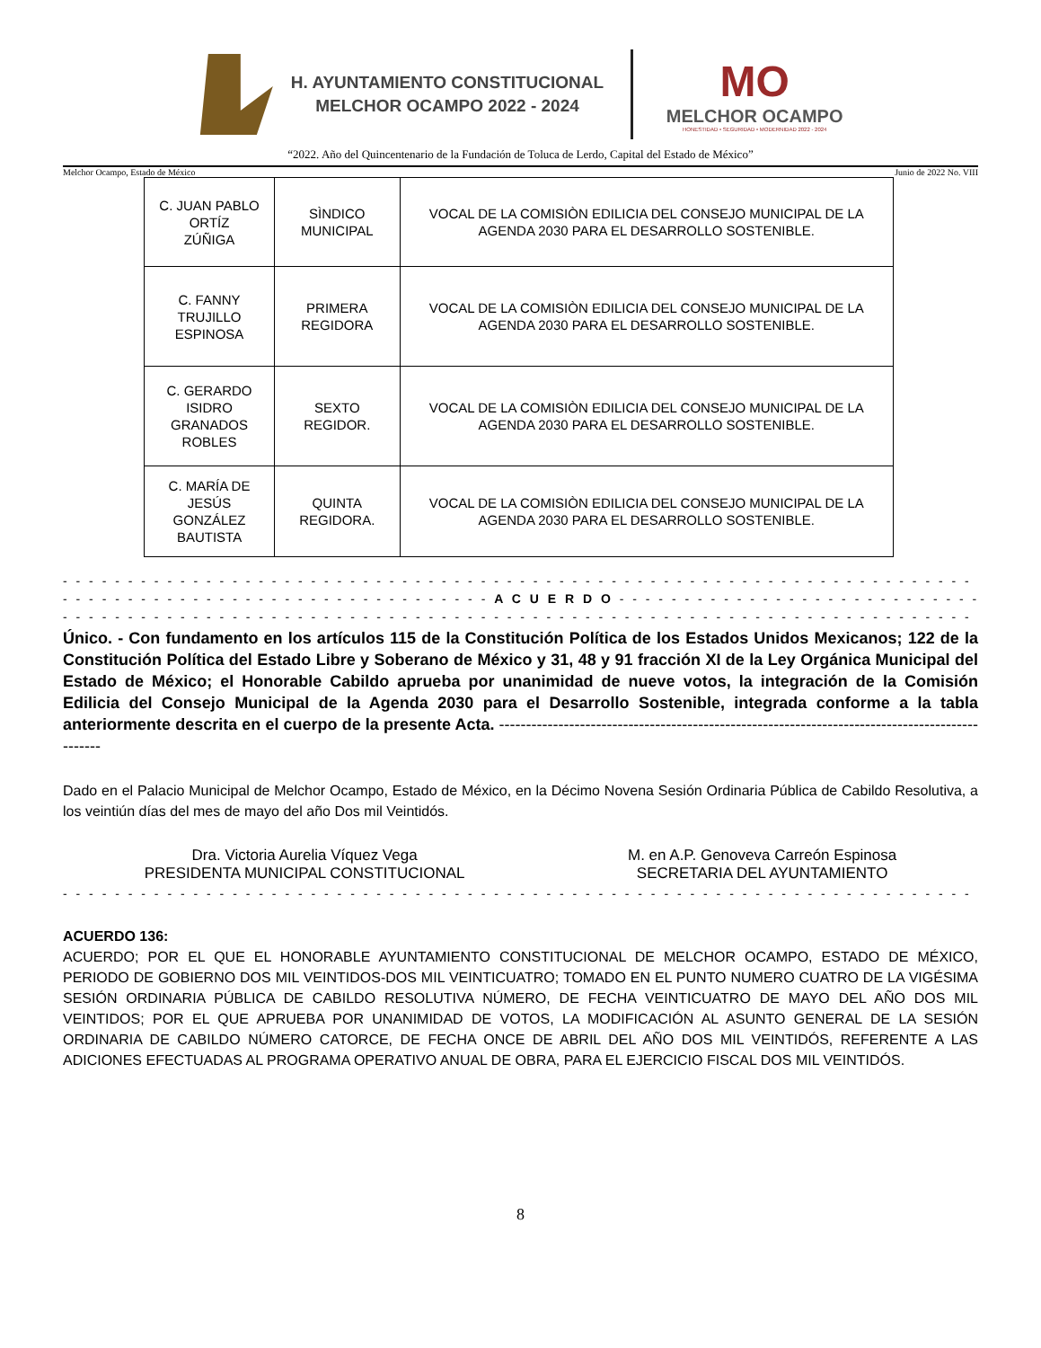H. AYUNTAMIENTO CONSTITUCIONAL
MELCHOR OCAMPO 2022 - 2024
MO
MELCHOR OCAMPO
HONESTIDAD • SEGURIDAD • MODERNIDAD 2022 - 2024
“2022. Año del Quincentenario de la Fundación de Toluca de Lerdo, Capital del Estado de México”
Melchor Ocampo, Estado de México Junio de 2022 No. VIII
| C. JUAN PABLO ORTÍZ ZÚÑIGA | SÌNDICO MUNICIPAL | VOCAL DE LA COMISIÒN EDILICIA DEL CONSEJO MUNICIPAL DE LA AGENDA 2030 PARA EL DESARROLLO SOSTENIBLE. |
| C. FANNY TRUJILLO ESPINOSA | PRIMERA REGIDORA | VOCAL DE LA COMISIÒN EDILICIA DEL CONSEJO MUNICIPAL DE LA AGENDA 2030 PARA EL DESARROLLO SOSTENIBLE. |
| C. GERARDO ISIDRO GRANADOS ROBLES | SEXTO REGIDOR. | VOCAL DE LA COMISIÒN EDILICIA DEL CONSEJO MUNICIPAL DE LA AGENDA 2030 PARA EL DESARROLLO SOSTENIBLE. |
| C. MARÍA DE JESÚS GONZÁLEZ BAUTISTA | QUINTA REGIDORA. | VOCAL DE LA COMISIÒN EDILICIA DEL CONSEJO MUNICIPAL DE LA AGENDA 2030 PARA EL DESARROLLO SOSTENIBLE. |
- - - - - - - - - - - - - - - - - - - - - - - - - - - - - - - - - - - - - - - - - - - - - - - - - - - - - - - - - - - - - - - - - - - - - - - - - -
- - - - - - - - - - - - - - - - - - - - - - - - - - - - - - - - - A C U E R D O - - - - - - - - - - - - - - - - - - - - - - - - - - - - - - - - - - - -
- - - - - - - - - - - - - - - - - - - - - - - - - - - - - - - - - - - - - - - - - - - - - - - - - - - - - - - - - - - - - - - - - - - - - - - - - -
Único. - Con fundamento en los artículos 115 de la Constitución Política de los Estados Unidos Mexicanos; 122 de la Constitución Política del Estado Libre y Soberano de México y 31, 48 y 91 fracción XI de la Ley Orgánica Municipal del Estado de México; el Honorable Cabildo aprueba por unanimidad de nueve votos, la integración de la Comisión Edilicia del Consejo Municipal de la Agenda 2030 para el Desarrollo Sostenible, integrada conforme a la tabla anteriormente descrita en el cuerpo de la presente Acta. ------------------------------------------------------------------------------------------------
Dado en el Palacio Municipal de Melchor Ocampo, Estado de México, en la Décimo Novena Sesión Ordinaria Pública de Cabildo Resolutiva, a los veintiún días del mes de mayo del año Dos mil Veintidós.
Dra. Victoria Aurelia Víquez Vega
PRESIDENTA MUNICIPAL CONSTITUCIONAL
M. en A.P. Genoveva Carreón Espinosa
SECRETARIA DEL AYUNTAMIENTO
- - - - - - - - - - - - - - - - - - - - - - - - - - - - - - - - - - - - - - - - - - - - - - - - - - - - - - - - - - - - - - - - - - - - - - - - - -
ACUERDO 136:
ACUERDO; POR EL QUE EL HONORABLE AYUNTAMIENTO CONSTITUCIONAL DE MELCHOR OCAMPO, ESTADO DE MÉXICO, PERIODO DE GOBIERNO DOS MIL VEINTIDOS-DOS MIL VEINTICUATRO; TOMADO EN EL PUNTO NUMERO CUATRO DE LA VIGÉSIMA SESIÓN ORDINARIA PÚBLICA DE CABILDO RESOLUTIVA NÚMERO, DE FECHA VEINTICUATRO DE MAYO DEL AÑO DOS MIL VEINTIDOS; POR EL QUE APRUEBA POR UNANIMIDAD DE VOTOS, LA MODIFICACIÓN AL ASUNTO GENERAL DE LA SESIÓN ORDINARIA DE CABILDO NÚMERO CATORCE, DE FECHA ONCE DE ABRIL DEL AÑO DOS MIL VEINTIDÓS, REFERENTE A LAS ADICIONES EFECTUADAS AL PROGRAMA OPERATIVO ANUAL DE OBRA, PARA EL EJERCICIO FISCAL DOS MIL VEINTIDÓS.
8